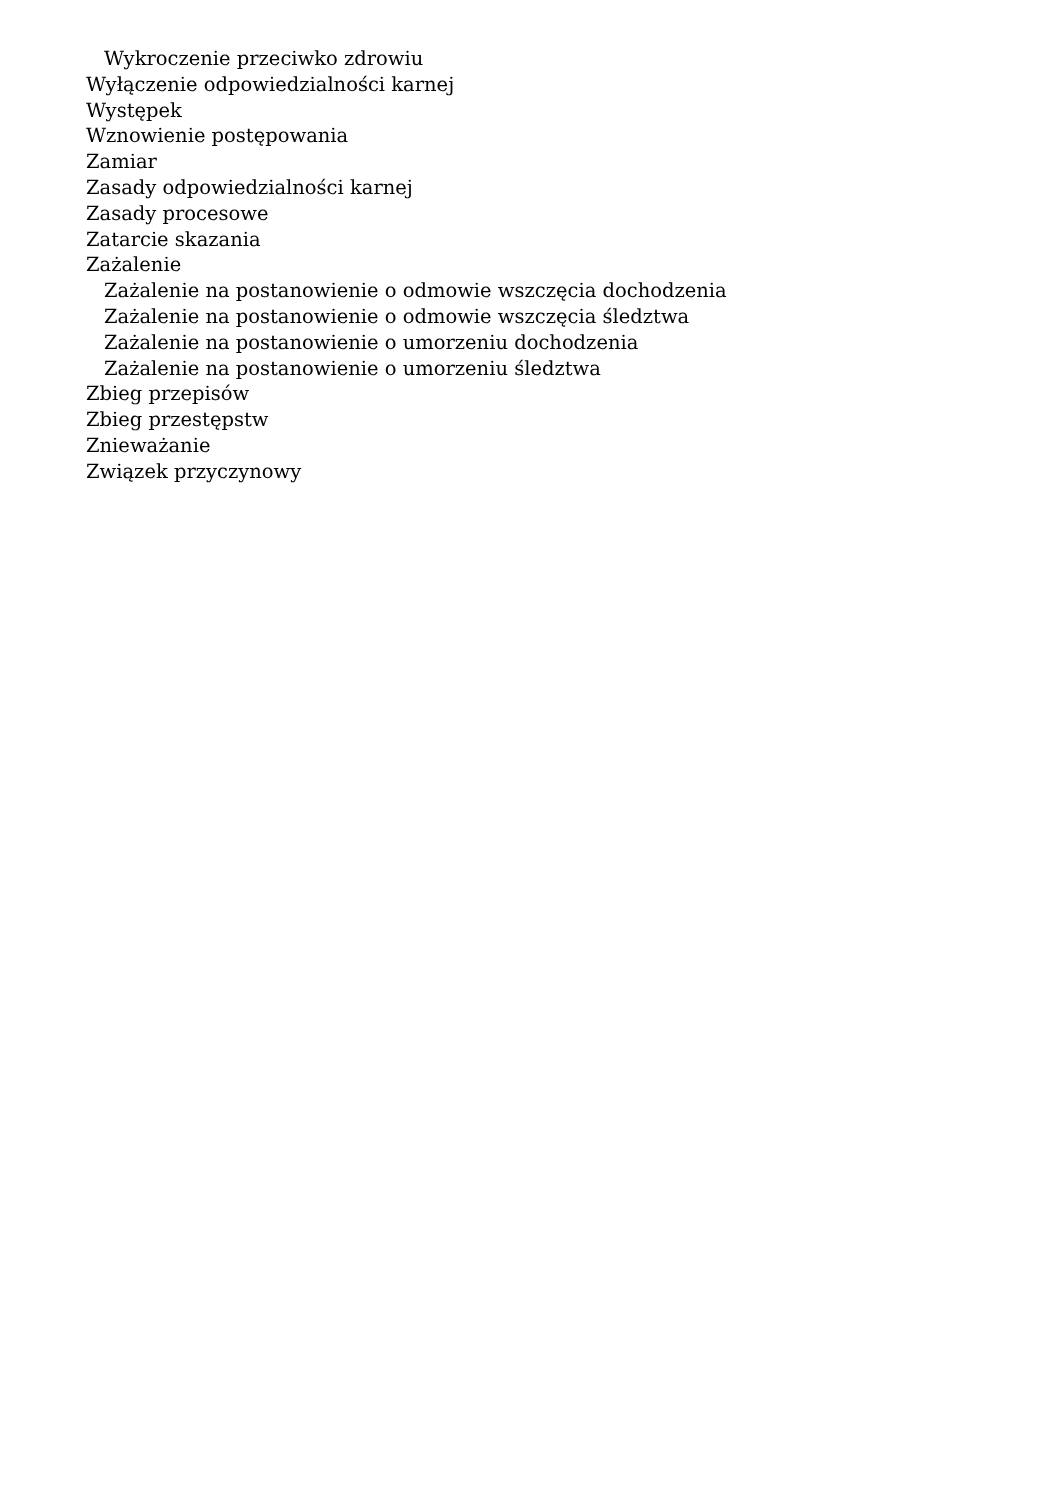Wykroczenie przeciwko zdrowiu
Wyłączenie odpowiedzialności karnej
Występek
Wznowienie postępowania
Zamiar
Zasady odpowiedzialności karnej
Zasady procesowe
Zatarcie skazania
Zażalenie
Zażalenie na postanowienie o odmowie wszczęcia dochodzenia
Zażalenie na postanowienie o odmowie wszczęcia śledztwa
Zażalenie na postanowienie o umorzeniu dochodzenia
Zażalenie na postanowienie o umorzeniu śledztwa
Zbieg przepisów
Zbieg przestępstw
Znieważanie
Związek przyczynowy